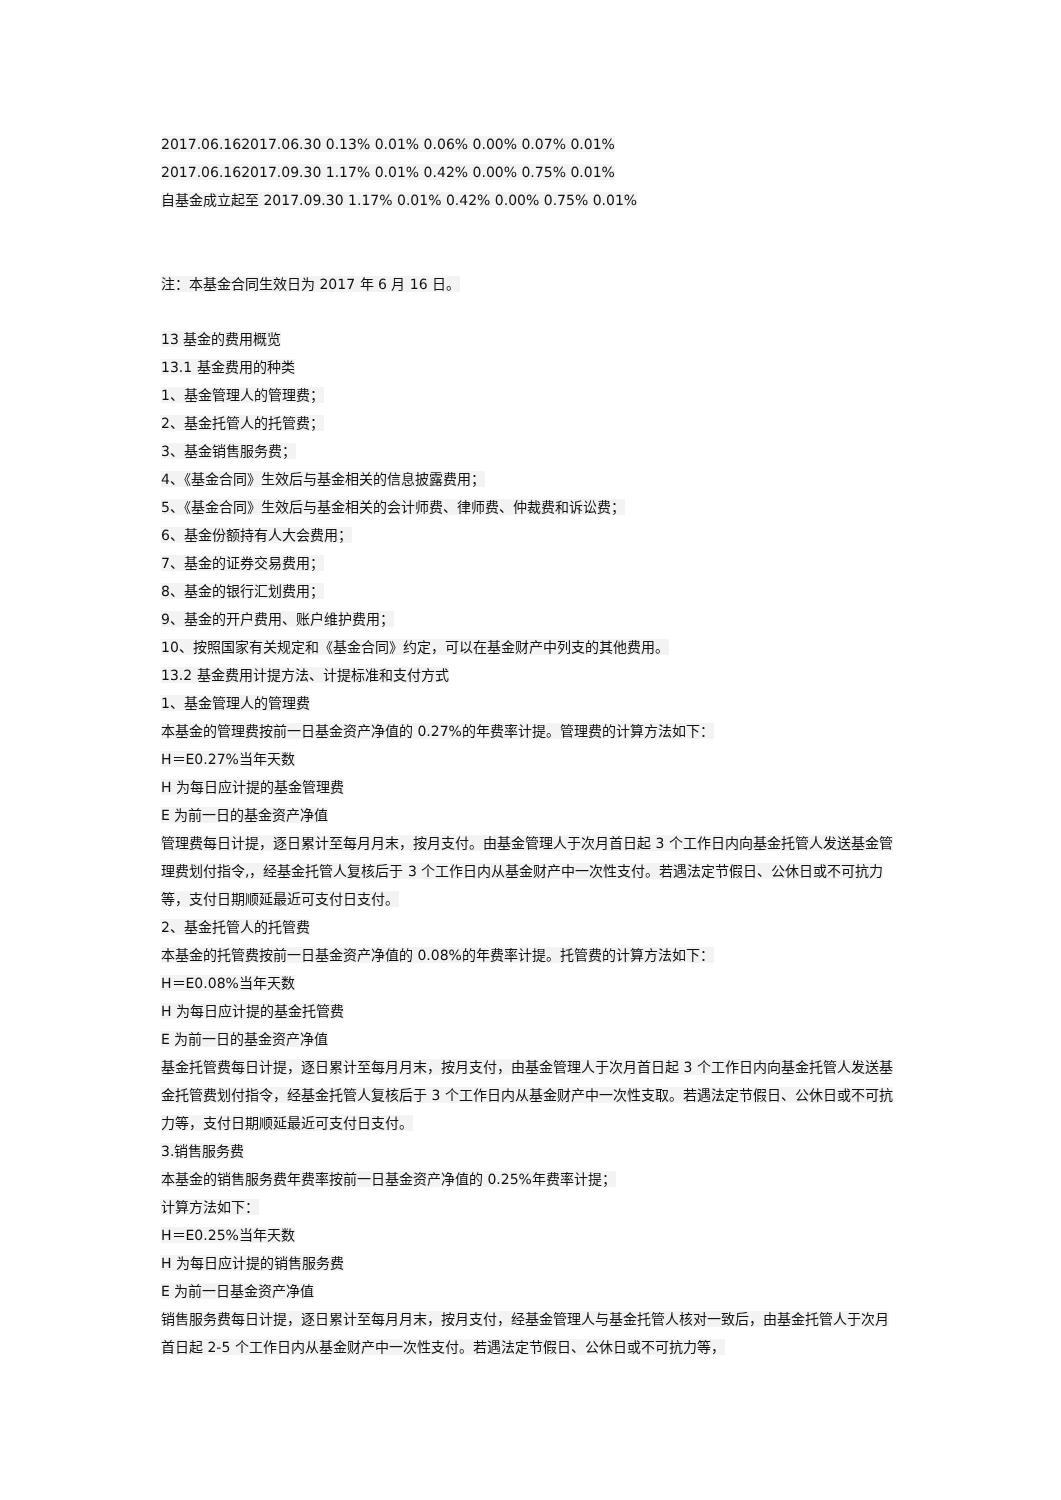2017.06.162017.06.30 0.13% 0.01% 0.06% 0.00% 0.07% 0.01%
2017.06.162017.09.30 1.17% 0.01% 0.42% 0.00% 0.75% 0.01%
自基金成立起至 2017.09.30 1.17% 0.01% 0.42% 0.00% 0.75% 0.01%
注：本基金合同生效日为 2017 年 6 月 16 日。
13 基金的费用概览
13.1 基金费用的种类
1、基金管理人的管理费；
2、基金托管人的托管费；
3、基金销售服务费；
4、《基金合同》生效后与基金相关的信息披露费用；
5、《基金合同》生效后与基金相关的会计师费、律师费、仲裁费和诉讼费；
6、基金份额持有人大会费用；
7、基金的证券交易费用；
8、基金的银行汇划费用；
9、基金的开户费用、账户维护费用；
10、按照国家有关规定和《基金合同》约定，可以在基金财产中列支的其他费用。
13.2 基金费用计提方法、计提标准和支付方式
1、基金管理人的管理费
本基金的管理费按前一日基金资产净值的 0.27%的年费率计提。管理费的计算方法如下：
H＝E0.27%当年天数
H 为每日应计提的基金管理费
E 为前一日的基金资产净值
管理费每日计提，逐日累计至每月月末，按月支付。由基金管理人于次月首日起 3 个工作日内向基金托管人发送基金管理费划付指令,，经基金托管人复核后于 3 个工作日内从基金财产中一次性支付。若遇法定节假日、公休日或不可抗力等，支付日期顺延最近可支付日支付。
2、基金托管人的托管费
本基金的托管费按前一日基金资产净值的 0.08%的年费率计提。托管费的计算方法如下：
H＝E0.08%当年天数
H 为每日应计提的基金托管费
E 为前一日的基金资产净值
基金托管费每日计提，逐日累计至每月月末，按月支付，由基金管理人于次月首日起 3 个工作日内向基金托管人发送基金托管费划付指令，经基金托管人复核后于 3 个工作日内从基金财产中一次性支取。若遇法定节假日、公休日或不可抗力等，支付日期顺延最近可支付日支付。
3.销售服务费
本基金的销售服务费年费率按前一日基金资产净值的 0.25%年费率计提；
计算方法如下：
H＝E0.25%当年天数
H 为每日应计提的销售服务费
E 为前一日基金资产净值
销售服务费每日计提，逐日累计至每月月末，按月支付，经基金管理人与基金托管人核对一致后，由基金托管人于次月首日起 2-5 个工作日内从基金财产中一次性支付。若遇法定节假日、公休日或不可抗力等，